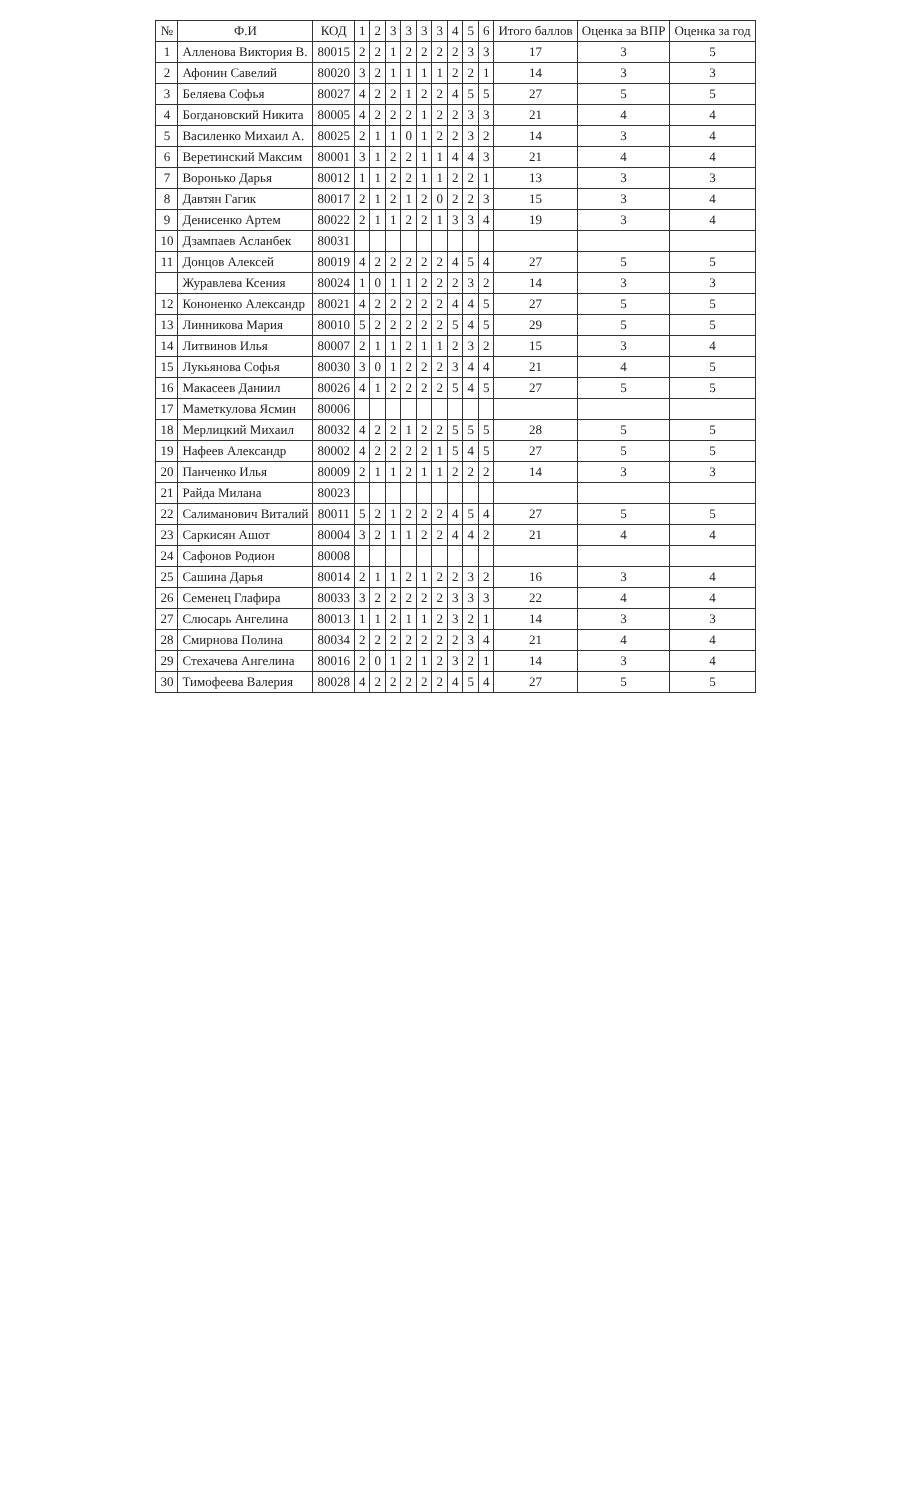| № | Ф.И | КОД | 1 | 2 | 3 | 3 | 3 | 3 | 4 | 5 | 6 | Итого баллов | Оценка за ВПР | Оценка за год |
| --- | --- | --- | --- | --- | --- | --- | --- | --- | --- | --- | --- | --- | --- | --- |
| 1 | Алленова Виктория В. | 80015 | 2 | 2 | 1 | 2 | 2 | 2 | 2 | 3 | 3 | 17 | 3 | 5 |
| 2 | Афонин Савелий | 80020 | 3 | 2 | 1 | 1 | 1 | 1 | 2 | 2 | 1 | 14 | 3 | 3 |
| 3 | Беляева Софья | 80027 | 4 | 2 | 2 | 1 | 2 | 2 | 4 | 5 | 5 | 27 | 5 | 5 |
| 4 | Богдановский Никита | 80005 | 4 | 2 | 2 | 2 | 1 | 2 | 2 | 3 | 3 | 21 | 4 | 4 |
| 5 | Василенко Михаил А. | 80025 | 2 | 1 | 1 | 0 | 1 | 2 | 2 | 3 | 2 | 14 | 3 | 4 |
| 6 | Веретинский Максим | 80001 | 3 | 1 | 2 | 2 | 1 | 1 | 4 | 4 | 3 | 21 | 4 | 4 |
| 7 | Воронько Дарья | 80012 | 1 | 1 | 2 | 2 | 1 | 1 | 2 | 2 | 1 | 13 | 3 | 3 |
| 8 | Давтян Гагик | 80017 | 2 | 1 | 2 | 1 | 2 | 0 | 2 | 2 | 3 | 15 | 3 | 4 |
| 9 | Денисенко Артем | 80022 | 2 | 1 | 1 | 2 | 2 | 1 | 3 | 3 | 4 | 19 | 3 | 4 |
| 10 | Дзампаев Асланбек | 80031 | | | | | | | | | | | | |
| 11 | Донцов Алексей | 80019 | 4 | 2 | 2 | 2 | 2 | 2 | 4 | 5 | 4 | 27 | 5 | 5 |
| | Журавлева Ксения | 80024 | 1 | 0 | 1 | 1 | 2 | 2 | 2 | 3 | 2 | 14 | 3 | 3 |
| 12 | Кононенко Александр | 80021 | 4 | 2 | 2 | 2 | 2 | 2 | 4 | 4 | 5 | 27 | 5 | 5 |
| 13 | Линникова Мария | 80010 | 5 | 2 | 2 | 2 | 2 | 2 | 5 | 4 | 5 | 29 | 5 | 5 |
| 14 | Литвинов Илья | 80007 | 2 | 1 | 1 | 2 | 1 | 1 | 2 | 3 | 2 | 15 | 3 | 4 |
| 15 | Лукьянова Софья | 80030 | 3 | 0 | 1 | 2 | 2 | 2 | 3 | 4 | 4 | 21 | 4 | 5 |
| 16 | Макасеев Даниил | 80026 | 4 | 1 | 2 | 2 | 2 | 2 | 5 | 4 | 5 | 27 | 5 | 5 |
| 17 | Маметкулова Ясмин | 80006 | | | | | | | | | | | | |
| 18 | Мерлицкий Михаил | 80032 | 4 | 2 | 2 | 1 | 2 | 2 | 5 | 5 | 5 | 28 | 5 | 5 |
| 19 | Нафеев Александр | 80002 | 4 | 2 | 2 | 2 | 2 | 1 | 5 | 4 | 5 | 27 | 5 | 5 |
| 20 | Панченко Илья | 80009 | 2 | 1 | 1 | 2 | 1 | 1 | 2 | 2 | 2 | 14 | 3 | 3 |
| 21 | Райда Милана | 80023 | | | | | | | | | | | | |
| 22 | Салиманович Виталий | 80011 | 5 | 2 | 1 | 2 | 2 | 2 | 4 | 5 | 4 | 27 | 5 | 5 |
| 23 | Саркисян Ашот | 80004 | 3 | 2 | 1 | 1 | 2 | 2 | 4 | 4 | 2 | 21 | 4 | 4 |
| 24 | Сафонов Родион | 80008 | | | | | | | | | | | | |
| 25 | Сашина Дарья | 80014 | 2 | 1 | 1 | 2 | 1 | 2 | 2 | 3 | 2 | 16 | 3 | 4 |
| 26 | Семенец Глафира | 80033 | 3 | 2 | 2 | 2 | 2 | 2 | 3 | 3 | 3 | 22 | 4 | 4 |
| 27 | Слюсарь Ангелина | 80013 | 1 | 1 | 2 | 1 | 1 | 2 | 3 | 2 | 1 | 14 | 3 | 3 |
| 28 | Смирнова Полина | 80034 | 2 | 2 | 2 | 2 | 2 | 2 | 2 | 3 | 4 | 21 | 4 | 4 |
| 29 | Стехачева Ангелина | 80016 | 2 | 0 | 1 | 2 | 1 | 2 | 3 | 2 | 1 | 14 | 3 | 4 |
| 30 | Тимофеева Валерия | 80028 | 4 | 2 | 2 | 2 | 2 | 2 | 4 | 5 | 4 | 27 | 5 | 5 |